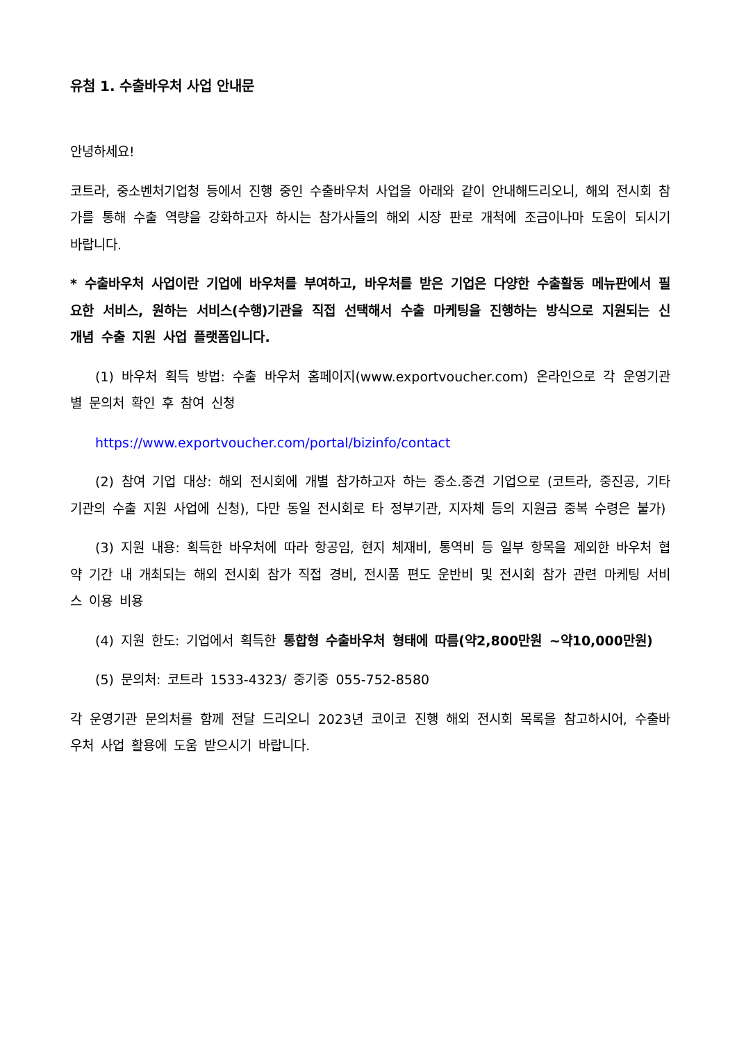유첨 1. 수출바우처 사업 안내문
안녕하세요!
코트라, 중소벤처기업청 등에서 진행 중인 수출바우처 사업을 아래와 같이 안내해드리오니, 해외 전시회 참가를 통해 수출 역량을 강화하고자 하시는 참가사들의 해외 시장 판로 개척에 조금이나마 도움이 되시기 바랍니다.
* 수출바우처 사업이란 기업에 바우처를 부여하고, 바우처를 받은 기업은 다양한 수출활동 메뉴판에서 필요한 서비스, 원하는 서비스(수행)기관을 직접 선택해서 수출 마케팅을 진행하는 방식으로 지원되는 신 개념 수출 지원 사업 플랫폼입니다.
(1) 바우처 획득 방법: 수출 바우처 홈페이지(www.exportvoucher.com) 온라인으로 각 운영기관별 문의처 확인 후 참여 신청
https://www.exportvoucher.com/portal/bizinfo/contact
(2) 참여 기업 대상: 해외 전시회에 개별 참가하고자 하는 중소.중견 기업으로 (코트라, 중진공, 기타 기관의 수출 지원 사업에 신청), 다만 동일 전시회로 타 정부기관, 지자체 등의 지원금 중복 수령은 불가)
(3) 지원 내용: 획득한 바우처에 따라 항공임, 현지 체재비, 통역비 등 일부 항목을 제외한 바우처 협약 기간 내 개최되는 해외 전시회 참가 직접 경비, 전시품 편도 운반비 및 전시회 참가 관련 마케팅 서비스 이용 비용
(4) 지원 한도: 기업에서 획득한 통합형 수출바우처 형태에 따름(약2,800만원 ~약10,000만원)
(5) 문의처: 코트라 1533-4323/ 중기중 055-752-8580
각 운영기관 문의처를 함께 전달 드리오니 2023년 코이코 진행 해외 전시회 목록을 참고하시어, 수출바우처 사업 활용에 도움 받으시기 바랍니다.